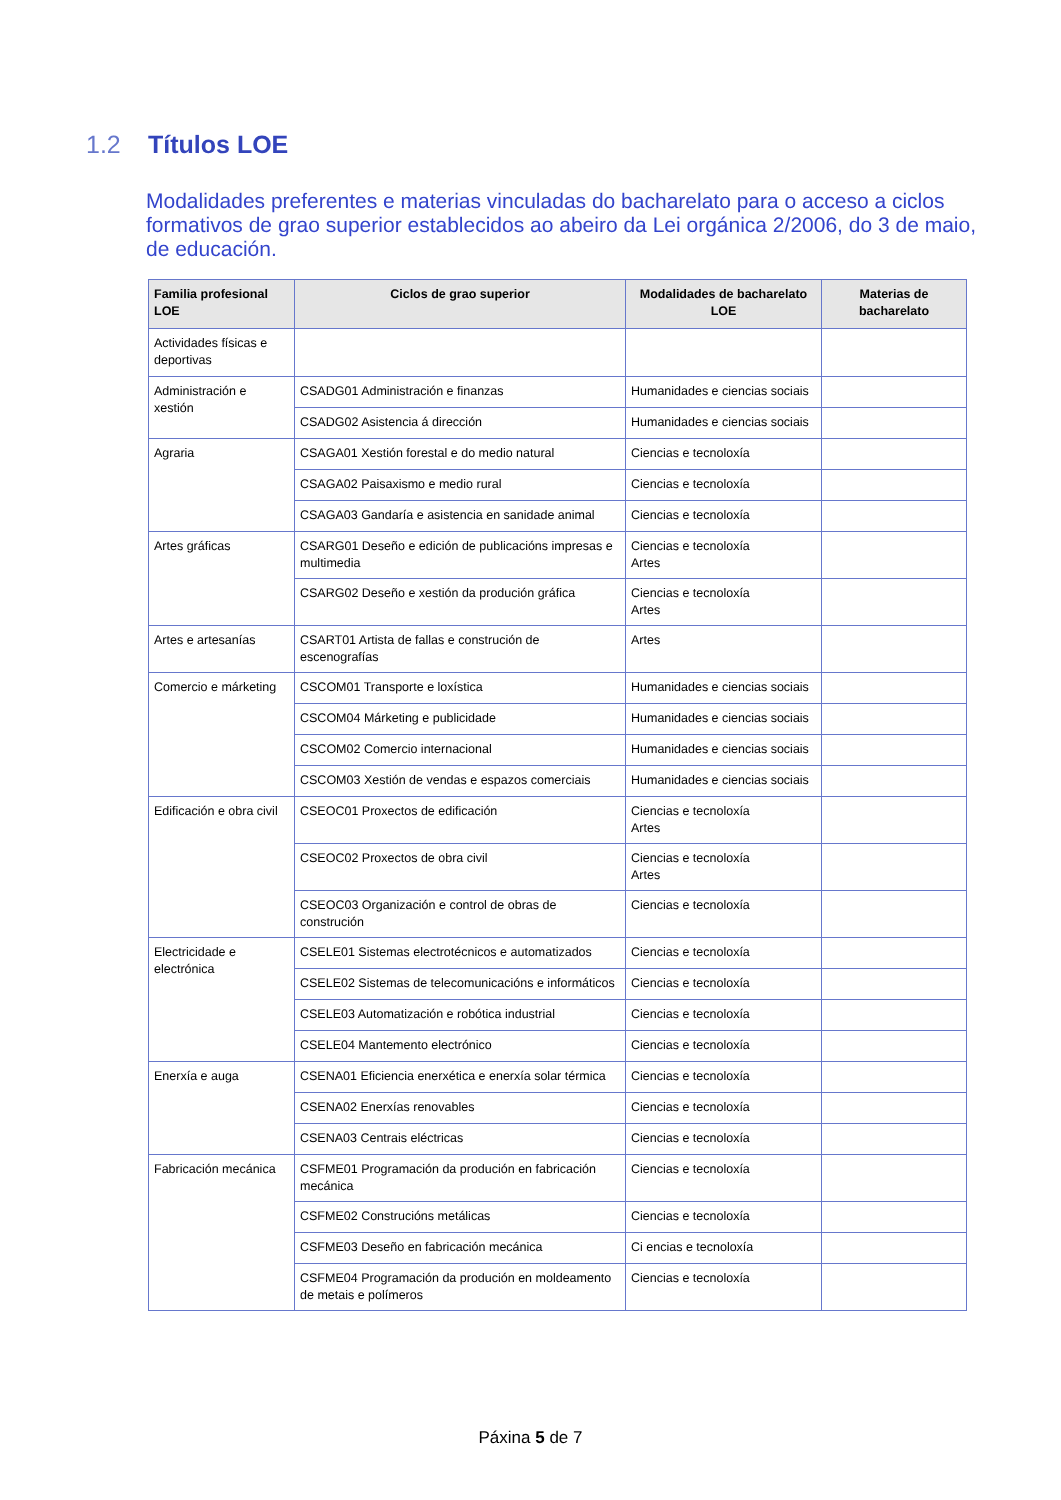1.2 Títulos LOE
Modalidades preferentes e materias vinculadas do bacharelato para o acceso a ciclos formativos de grao superior establecidos ao abeiro da Lei orgánica 2/2006, do 3 de maio, de educación.
| Familia profesional LOE | Ciclos de grao superior | Modalidades de bacharelato LOE | Materias de bacharelato |
| --- | --- | --- | --- |
| Actividades físicas e deportivas | | | |
| Administración e xestión | CSADG01 Administración e finanzas | Humanidades e ciencias sociais | |
| | CSADG02 Asistencia á dirección | Humanidades e ciencias sociais | |
| Agraria | CSAGA01 Xestión forestal e do medio natural | Ciencias e tecnoloxía | |
| | CSAGA02 Paisaxismo e medio rural | Ciencias e tecnoloxía | |
| | CSAGA03 Gandaría e asistencia en sanidade animal | Ciencias e tecnoloxía | |
| Artes gráficas | CSARG01 Deseño e edición de publicacións impresas e multimedia | Ciencias e tecnoloxía Artes | |
| | CSARG02 Deseño e xestión da produción gráfica | Ciencias e tecnoloxía Artes | |
| Artes e artesanías | CSART01 Artista de fallas e construción de escenografías | Artes | |
| Comercio e márketing | CSCOM01 Transporte e loxística | Humanidades e ciencias sociais | |
| | CSCOM04 Márketing e publicidade | Humanidades e ciencias sociais | |
| | CSCOM02 Comercio internacional | Humanidades e ciencias sociais | |
| | CSCOM03 Xestión de vendas e espazos comerciais | Humanidades e ciencias sociais | |
| Edificación e obra civil | CSEOC01 Proxectos de edificación | Ciencias e tecnoloxía Artes | |
| | CSEOC02 Proxectos de obra civil | Ciencias e tecnoloxía Artes | |
| | CSEOC03 Organización e control de obras de construción | Ciencias e tecnoloxía | |
| Electricidade e electrónica | CSELE01 Sistemas electrotécnicos e automatizados | Ciencias e tecnoloxía | |
| | CSELE02 Sistemas de telecomunicacións e informáticos | Ciencias e tecnoloxía | |
| | CSELE03 Automatización e robótica industrial | Ciencias e tecnoloxía | |
| | CSELE04 Mantemento electrónico | Ciencias e tecnoloxía | |
| Enerxía e auga | CSENA01 Eficiencia enerxética e enerxía solar térmica | Ciencias e tecnoloxía | |
| | CSENA02 Enerxías renovables | Ciencias e tecnoloxía | |
| | CSENA03 Centrais eléctricas | Ciencias e tecnoloxía | |
| Fabricación mecánica | CSFME01 Programación da produción en fabricación mecánica | Ciencias e tecnoloxía | |
| | CSFME02 Construcións metálicas | Ciencias e tecnoloxía | |
| | CSFME03 Deseño en fabricación mecánica | Ci encias e tecnoloxía | |
| | CSFME04 Programación da produción en moldeamento de metais e polímeros | Ciencias e tecnoloxía | |
Páxina 5 de 7